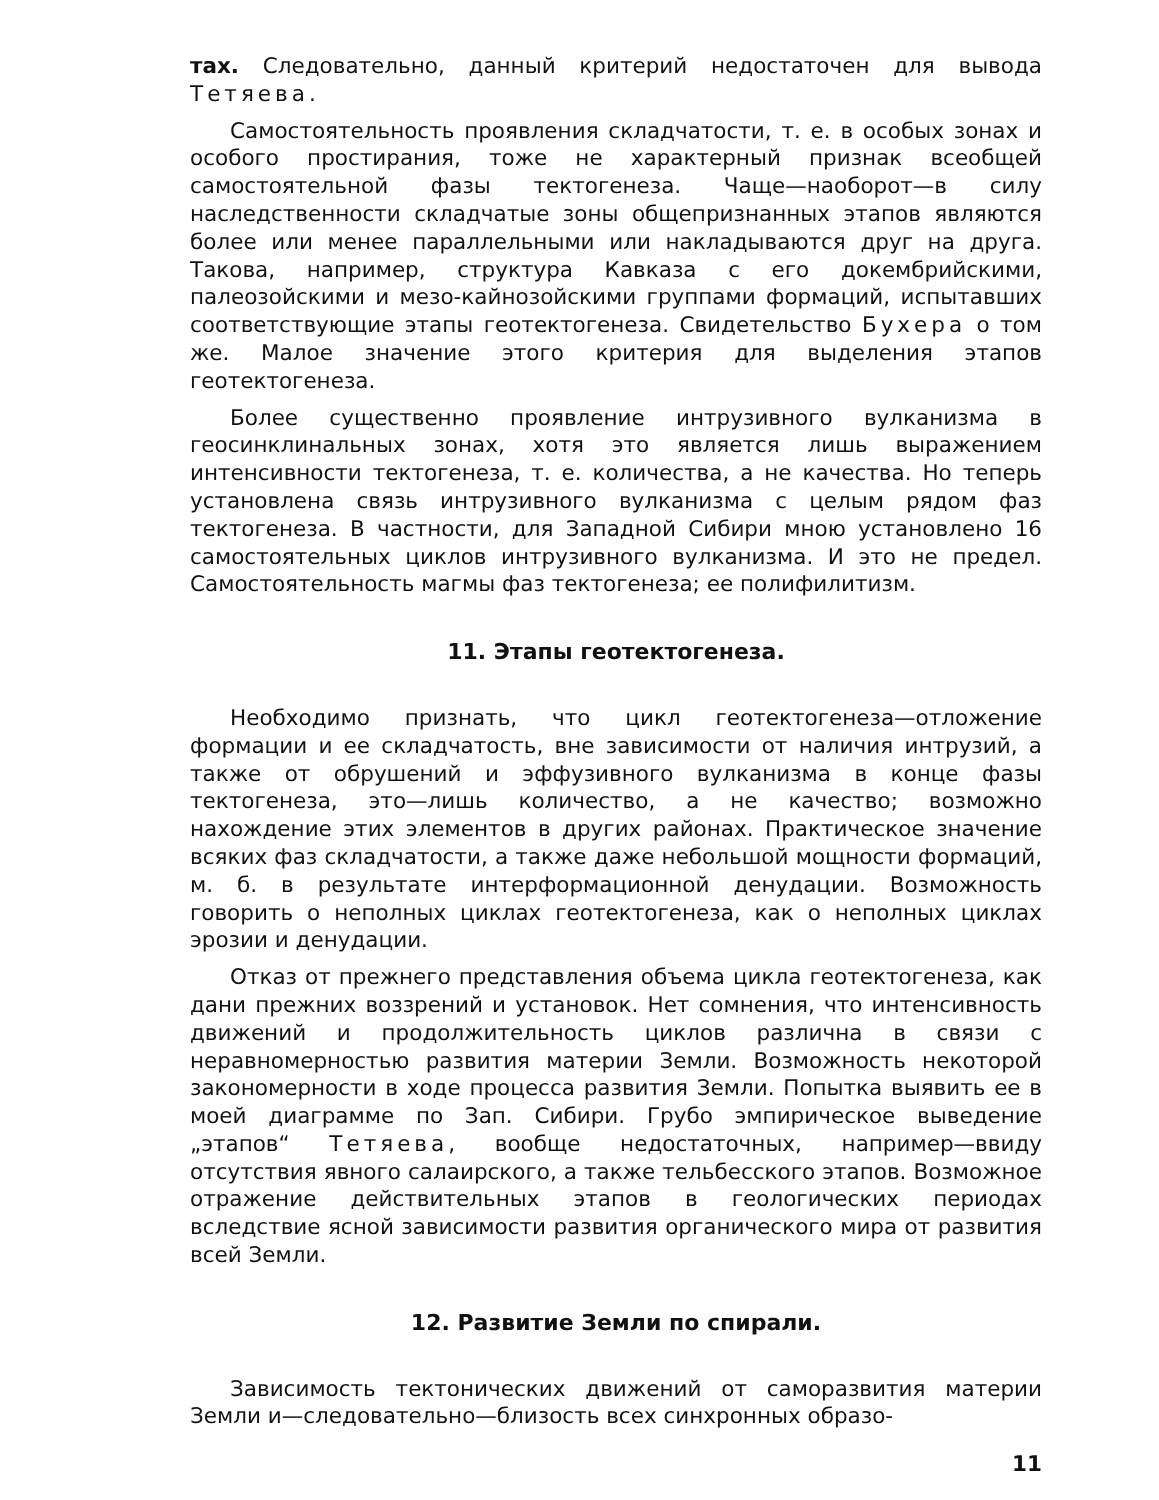тах. Следовательно, данный критерий недостаточен для вывода Тетяева.
Самостоятельность проявления складчатости, т. е. в особых зонах и особого простирания, тоже не характерный признак всеобщей самостоятельной фазы тектогенеза. Чаще—наоборот—в силу наследственности складчатые зоны общепризнанных этапов являются более или менее параллельными или накладываются друг на друга. Такова, например, структура Кавказа с его докембрийскими, палеозойскими и мезо-кайнозойскими группами формаций, испытавших соответствующие этапы геотектогенеза. Свидетельство Бухера о том же. Малое значение этого критерия для выделения этапов геотектогенеза.
Более существенно проявление интрузивного вулканизма в геосинклинальных зонах, хотя это является лишь выражением интенсивности тектогенеза, т. е. количества, а не качества. Но теперь установлена связь интрузивного вулканизма с целым рядом фаз тектогенеза. В частности, для Западной Сибири мною установлено 16 самостоятельных циклов интрузивного вулканизма. И это не предел. Самостоятельность магмы фаз тектогенеза; ее полифилитизм.
11. Этапы геотектогенеза.
Необходимо признать, что цикл геотектогенеза—отложение формации и ее складчатость, вне зависимости от наличия интрузий, а также от обрушений и эффузивного вулканизма в конце фазы тектогенеза, это—лишь количество, а не качество; возможно нахождение этих элементов в других районах. Практическое значение всяких фаз складчатости, а также даже небольшой мощности формаций, м. б. в результате интерформационной денудации. Возможность говорить о неполных циклах геотектогенеза, как о неполных циклах эрозии и денудации.
Отказ от прежнего представления объема цикла геотектогенеза, как дани прежних воззрений и установок. Нет сомнения, что интенсивность движений и продолжительность циклов различна в связи с неравномерностью развития материи Земли. Возможность некоторой закономерности в ходе процесса развития Земли. Попытка выявить ее в моей диаграмме по Зап. Сибири. Грубо эмпирическое выведение „этапов“ Тетяева, вообще недостаточных, например—ввиду отсутствия явного салаирского, а также тельбесского этапов. Возможное отражение действительных этапов в геологических периодах вследствие ясной зависимости развития органического мира от развития всей Земли.
12. Развитие Земли по спирали.
Зависимость тектонических движений от саморазвития материи Земли и—следовательно—близость всех синхронных образо-
11